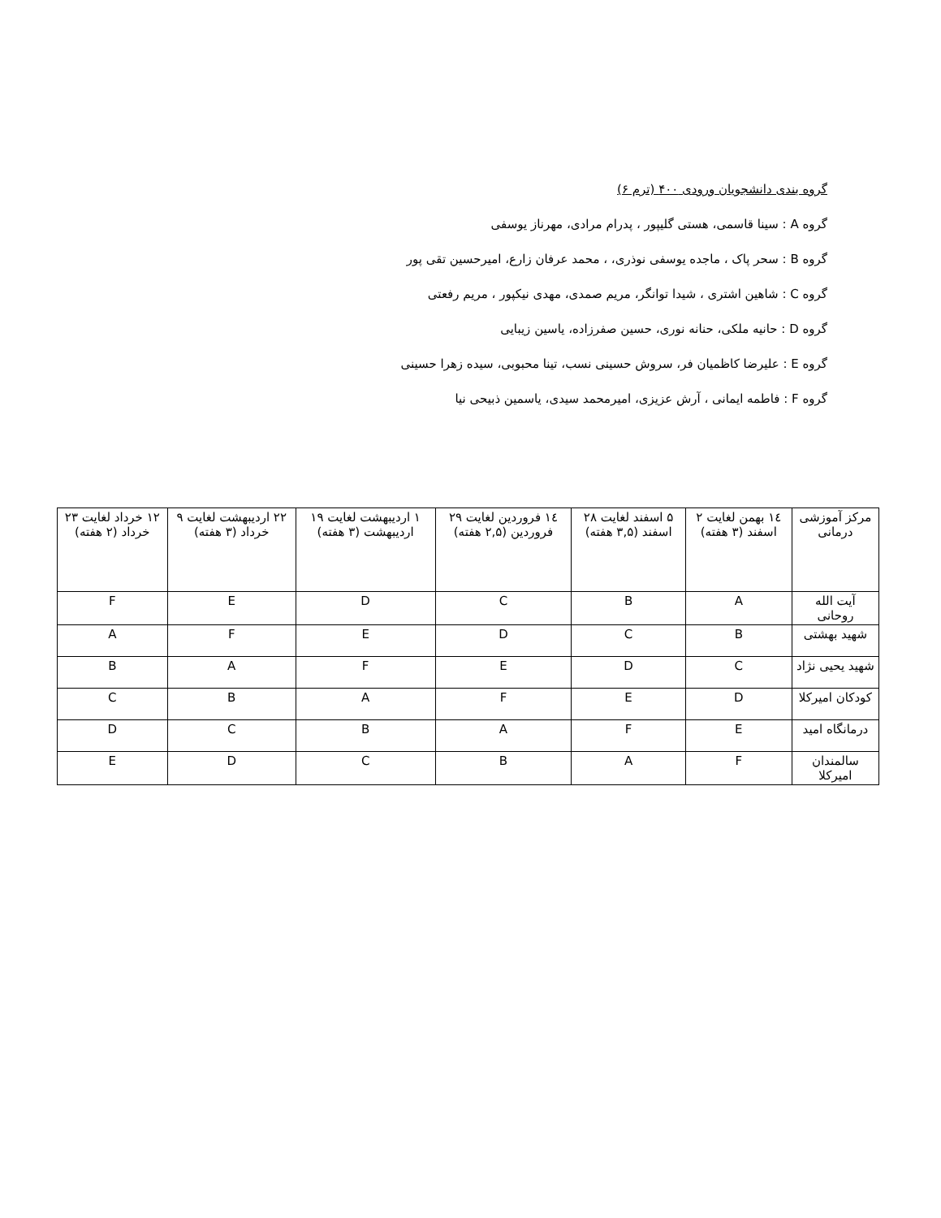گروه بندی دانشجویان ورودی ۴۰۰ (ترم ۶)
گروه A : سینا قاسمی، هستی گلیپور ، پدرام مرادی، مهرناز یوسفی
گروه B : سحر پاک ، ماجده یوسفی نوذری، ، محمد عرفان زارع، امیرحسین تقی پور
گروه C : شاهین اشتری ، شیدا توانگر، مریم صمدی، مهدی نیکپور ، مریم رفعتی
گروه D : حانیه ملکی، حنانه نوری، حسین صفرزاده، یاسین زیبایی
گروه E : علیرضا کاظمیان فر، سروش حسینی نسب، تینا محبوبی، سیده زهرا حسینی
گروه F : فاطمه ایمانی ، آرش عزیزی، امیرمحمد سیدی، یاسمین ذبیحی نیا
| مرکز آموزشی درمانی | ۱٤ بهمن لغایت ۲ اسفند (۳ هفته) | ۵ اسفند لغایت ۲۸ اسفند (۳,۵ هفته) | ۱٤ فروردین لغایت ۲۹ فروردین (۲,۵ هفته) | ۱ اردیبهشت لغایت ۱۹ اردیبهشت (۳ هفته) | ۲۲ اردیبهشت لغایت ۹ خرداد (۳ هفته) | ۱۲ خرداد لغایت ۲۳ خرداد (۲ هفته) |
| --- | --- | --- | --- | --- | --- | --- |
| آیت الله روحانی | A | B | C | D | E | F |
| شهید بهشتی | B | C | D | E | F | A |
| شهید یحیی نژاد | C | D | E | F | A | B |
| کودکان امیرکلا | D | E | F | A | B | C |
| درمانگاه امید | E | F | A | B | C | D |
| سالمندان امیرکلا | F | A | B | C | D | E |